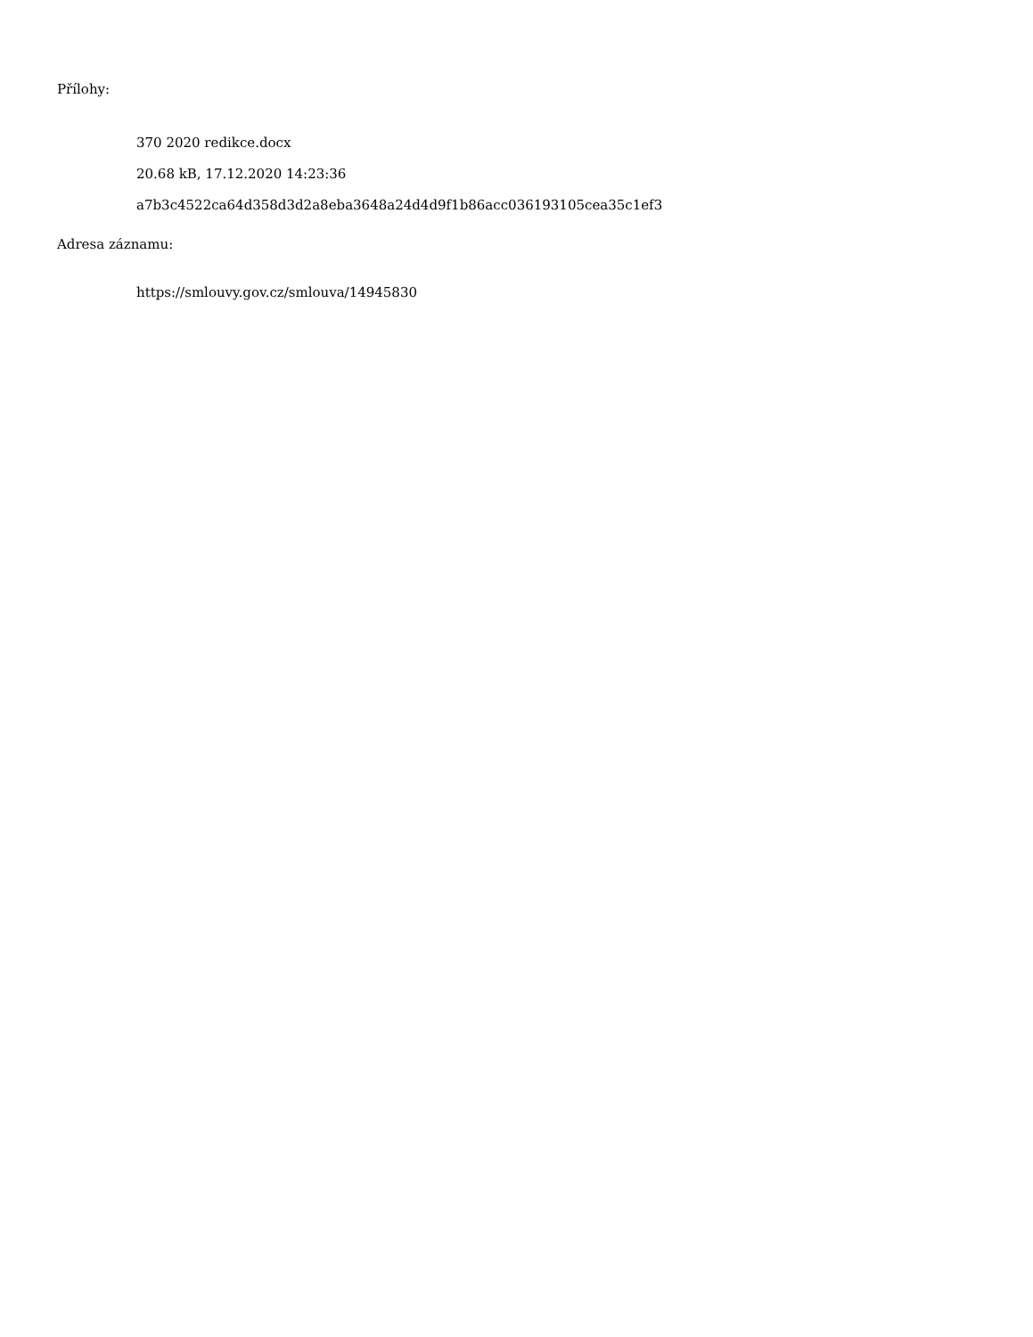Přílohy:
370 2020 redikce.docx
20.68 kB, 17.12.2020 14:23:36
a7b3c4522ca64d358d3d2a8eba3648a24d4d9f1b86acc036193105cea35c1ef3
Adresa záznamu:
https://smlouvy.gov.cz/smlouva/14945830